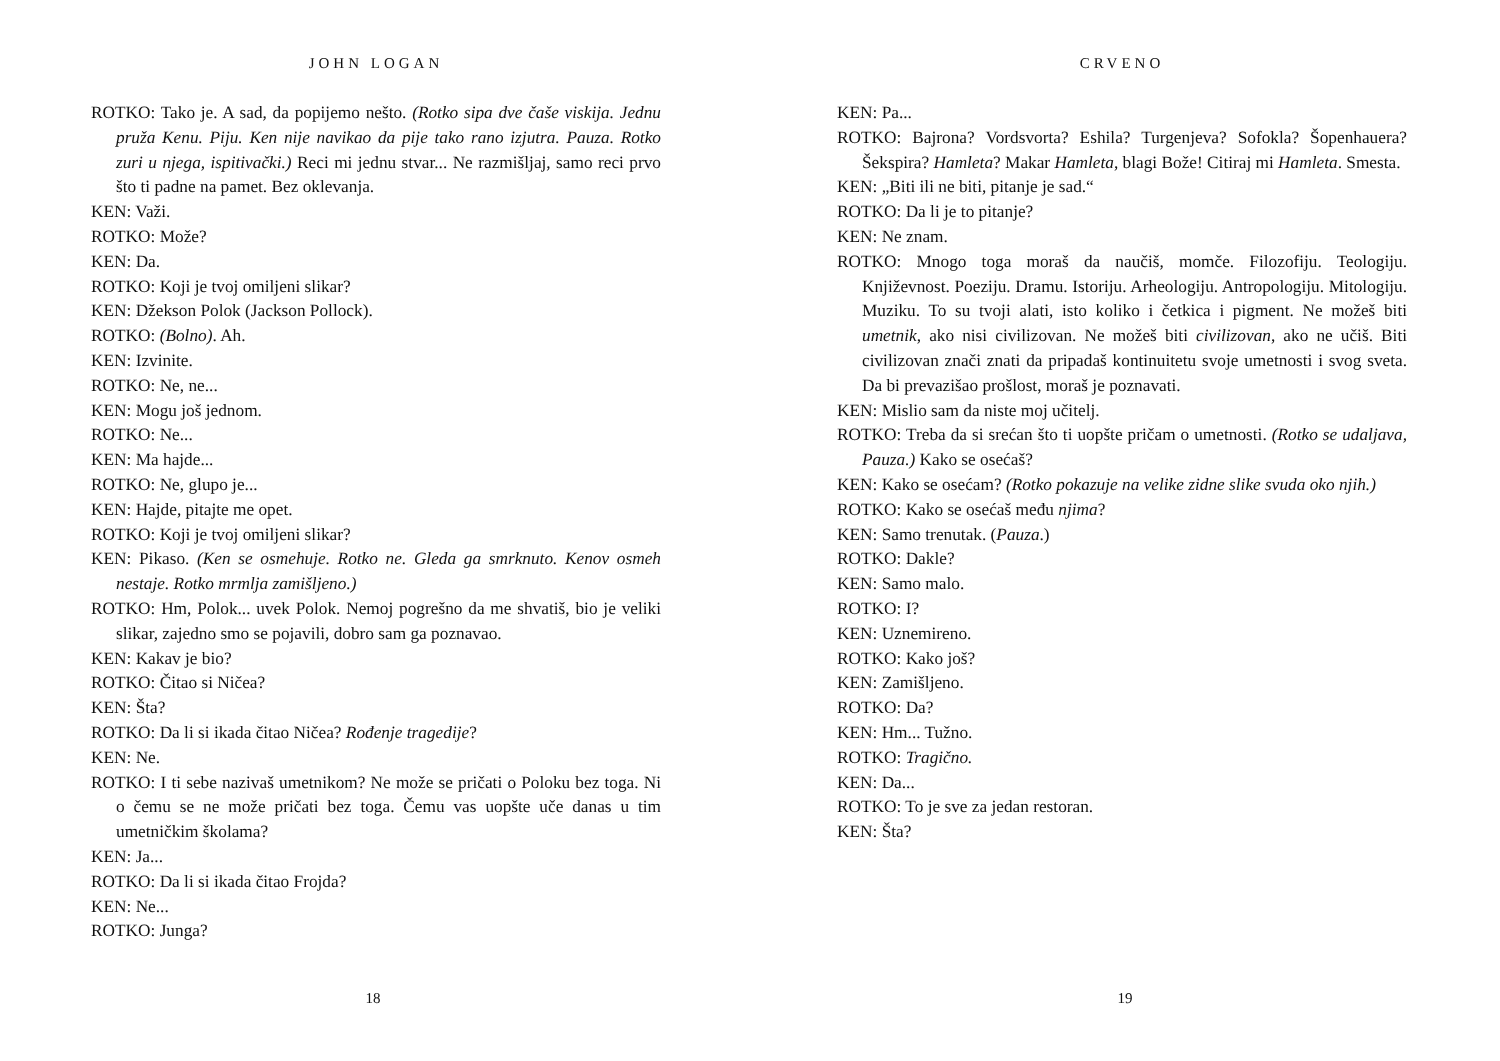JOHN LOGAN
ROTKO: Tako je. A sad, da popijemo nešto. (Rotko sipa dve čaše viskija. Jednu pruža Kenu. Piju. Ken nije navikao da pije tako rano izjutra. Pauza. Rotko zuri u njega, ispitivački.) Reci mi jednu stvar... Ne razmišljaj, samo reci prvo što ti padne na pamet. Bez oklevanja.
KEN: Važi.
ROTKO: Može?
KEN: Da.
ROTKO: Koji je tvoj omiljeni slikar?
KEN: Džekson Polok (Jackson Pollock).
ROTKO: (Bolno). Ah.
KEN: Izvinite.
ROTKO: Ne, ne...
KEN: Mogu još jednom.
ROTKO: Ne...
KEN: Ma hajde...
ROTKO: Ne, glupo je...
KEN: Hajde, pitajte me opet.
ROTKO: Koji je tvoj omiljeni slikar?
KEN: Pikaso. (Ken se osmehuje. Rotko ne. Gleda ga smrknuto. Kenov osmeh nestaje. Rotko mrmlja zamišljeno.)
ROTKO: Hm, Polok... uvek Polok. Nemoj pogrešno da me shvatiš, bio je veliki slikar, zajedno smo se pojavili, dobro sam ga poznavao.
KEN: Kakav je bio?
ROTKO: Čitao si Ničea?
KEN: Šta?
ROTKO: Da li si ikada čitao Ničea? Rođenje tragedije?
KEN: Ne.
ROTKO: I ti sebe nazivaš umetnikom? Ne može se pričati o Poloku bez toga. Ni o čemu se ne može pričati bez toga. Čemu vas uopšte uče danas u tim umetničkim školama?
KEN: Ja...
ROTKO: Da li si ikada čitao Frojda?
KEN: Ne...
ROTKO: Junga?
18
CRVENO
KEN: Pa...
ROTKO: Bajrona? Vordsvorta? Eshila? Turgenjeva? Sofokla? Šopenhauera? Šekspira? Hamleta? Makar Hamleta, blagi Bože! Citiraj mi Hamleta. Smesta.
KEN: „Biti ili ne biti, pitanje je sad.“
ROTKO: Da li je to pitanje?
KEN: Ne znam.
ROTKO: Mnogo toga moraš da naučiš, momče. Filozofiju. Teologiju. Književnost. Poeziju. Dramu. Istoriju. Arheologiju. Antropologiju. Mitologiju. Muziku. To su tvoji alati, isto koliko i četkica i pigment. Ne možeš biti umetnik, ako nisi civilizovan. Ne možeš biti civilizovan, ako ne učiš. Biti civilizovan znači znati da pripadaš kontinuitetu svoje umetnosti i svog sveta. Da bi prevazišao prošlost, moraš je poznavati.
KEN: Mislio sam da niste moj učitelj.
ROTKO: Treba da si srećan što ti uopšte pričam o umetnosti. (Rotko se udaljava, Pauza.) Kako se osećaš?
KEN: Kako se osećam? (Rotko pokazuje na velike zidne slike svuda oko njih.)
ROTKO: Kako se osećaš među njima?
KEN: Samo trenutak. (Pauza.)
ROTKO: Dakle?
KEN: Samo malo.
ROTKO: I?
KEN: Uznemireno.
ROTKO: Kako još?
KEN: Zamišljeno.
ROTKO: Da?
KEN: Hm... Tužno.
ROTKO: Tragično.
KEN: Da...
ROTKO: To je sve za jedan restoran.
KEN: Šta?
19